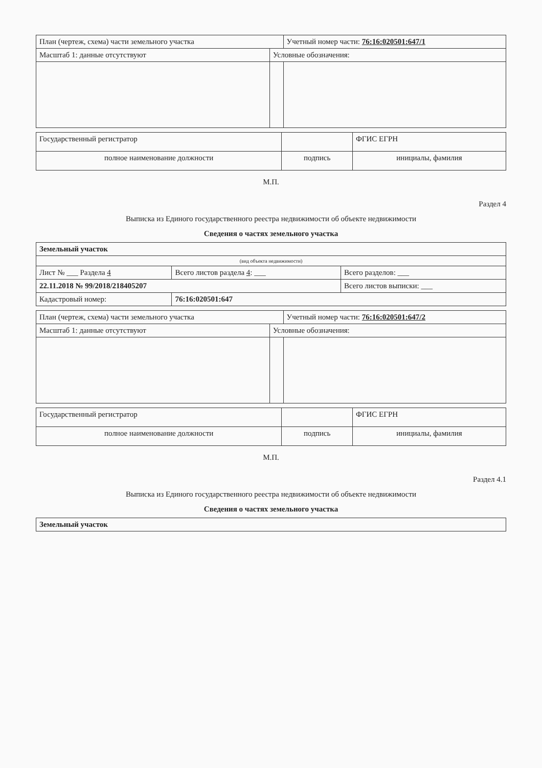| План (чертеж, схема) части земельного участка | | Учетный номер части: 76:16:020501:647/1 |
| Масштаб 1: данные отсутствуют | Условные обозначения: | |
| Государственный регистратор | | ФГИС ЕГРН |
| полное наименование должности | подпись | инициалы, фамилия |
М.П.
Раздел 4
Выписка из Единого государственного реестра недвижимости об объекте недвижимости
Сведения о частях земельного участка
| Земельный участок | | |
| (вид объекта недвижимости) | | |
| Лист № ___ Раздела 4 | Всего листов раздела 4 : ___ | Всего разделов: ___ |
| 22.11.2018 № 99/2018/218405207 | | Всего листов выписки: ___ |
| Кадастровый номер: | 76:16:020501:647 | |
| План (чертеж, схема) части земельного участка | | Учетный номер части: 76:16:020501:647/2 |
| Масштаб 1: данные отсутствуют | Условные обозначения: | |
| Государственный регистратор | | ФГИС ЕГРН |
| полное наименование должности | подпись | инициалы, фамилия |
М.П.
Раздел 4.1
Выписка из Единого государственного реестра недвижимости об объекте недвижимости
Сведения о частях земельного участка
| Земельный участок |